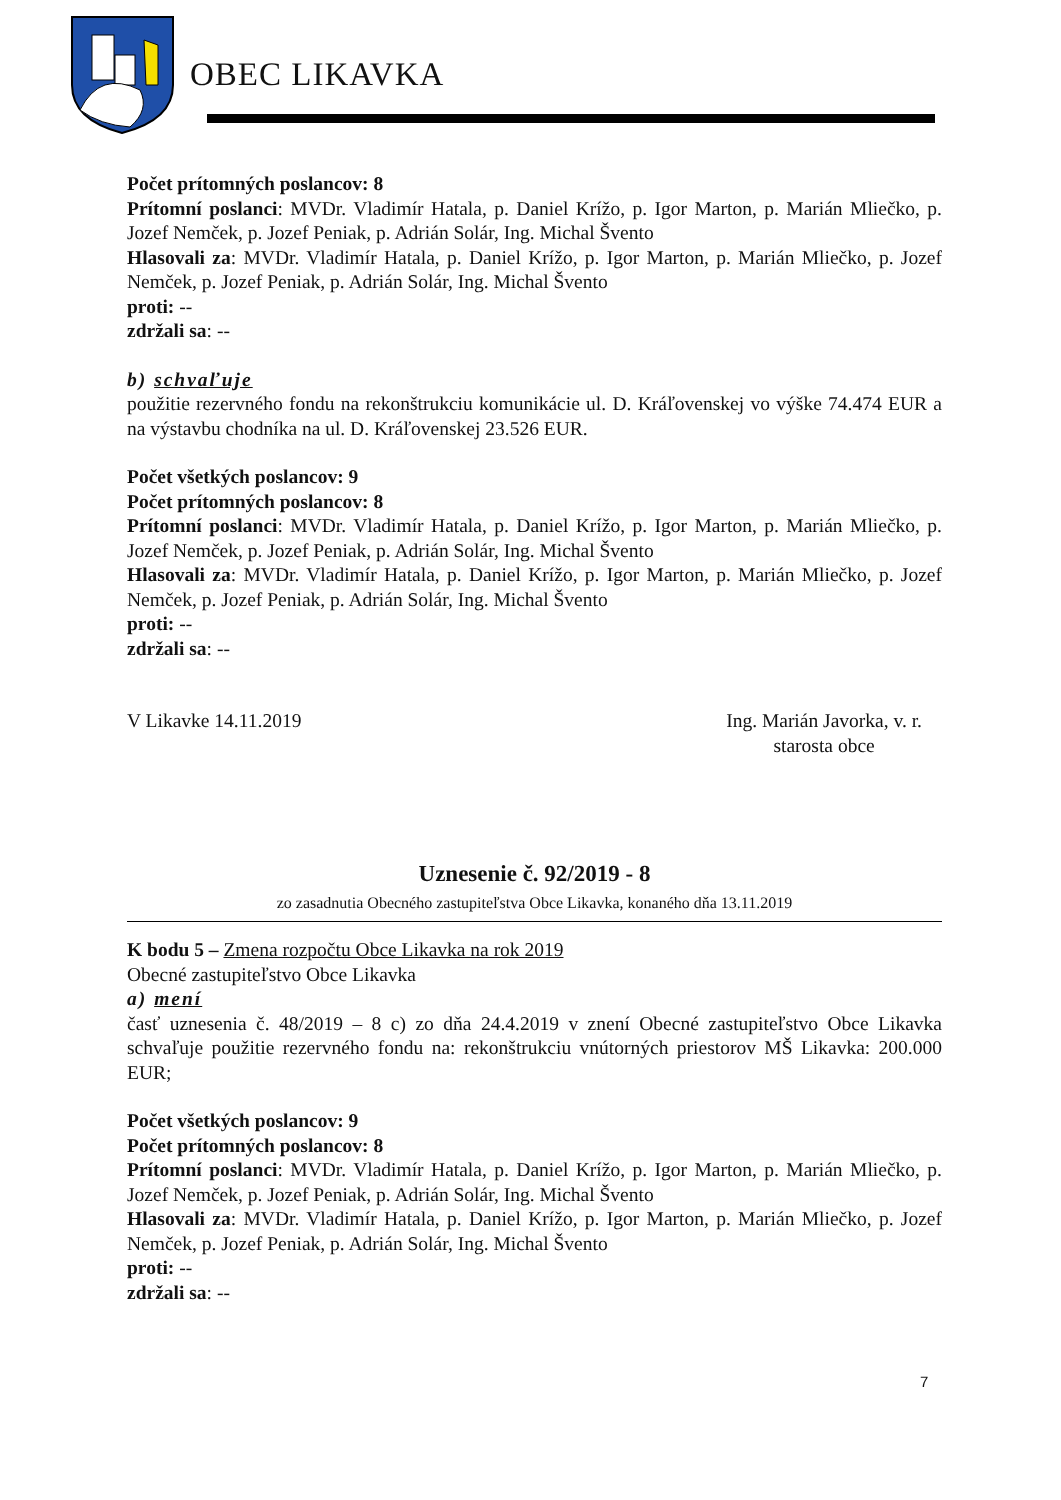OBEC LIKAVKA
Počet prítomných poslancov: 8
Prítomní poslanci: MVDr. Vladimír Hatala, p. Daniel Krížo, p. Igor Marton, p. Marián Mliečko, p. Jozef Nemček, p. Jozef Peniak, p. Adrián Solár, Ing. Michal Švento
Hlasovali za: MVDr. Vladimír Hatala, p. Daniel Krížo, p. Igor Marton, p. Marián Mliečko, p. Jozef Nemček, p. Jozef Peniak, p. Adrián Solár, Ing. Michal Švento
proti: --
zdržali sa: --
b) schvaľuje
použitie rezervného fondu na rekonštrukciu komunikácie ul. D. Kráľovenskej vo výške 74.474 EUR a na výstavbu chodníka na ul. D. Kráľovenskej 23.526 EUR.
Počet všetkých poslancov: 9
Počet prítomných poslancov: 8
Prítomní poslanci: MVDr. Vladimír Hatala, p. Daniel Krížo, p. Igor Marton, p. Marián Mliečko, p. Jozef Nemček, p. Jozef Peniak, p. Adrián Solár, Ing. Michal Švento
Hlasovali za: MVDr. Vladimír Hatala, p. Daniel Krížo, p. Igor Marton, p. Marián Mliečko, p. Jozef Nemček, p. Jozef Peniak, p. Adrián Solár, Ing. Michal Švento
proti: --
zdržali sa: --
V Likavke 14.11.2019 Ing. Marián Javorka, v. r.
starosta obce
Uznesenie č. 92/2019 - 8
zo zasadnutia Obecného zastupiteľstva Obce Likavka, konaného dňa 13.11.2019
K bodu 5 – Zmena rozpočtu Obce Likavka na rok 2019
Obecné zastupiteľstvo Obce Likavka
a) mení
časť uznesenia č. 48/2019 – 8 c) zo dňa 24.4.2019 v znení Obecné zastupiteľstvo Obce Likavka schvaľuje použitie rezervného fondu na: rekonštrukciu vnútorných priestorov MŠ Likavka: 200.000 EUR;
Počet všetkých poslancov: 9
Počet prítomných poslancov: 8
Prítomní poslanci: MVDr. Vladimír Hatala, p. Daniel Krížo, p. Igor Marton, p. Marián Mliečko, p. Jozef Nemček, p. Jozef Peniak, p. Adrián Solár, Ing. Michal Švento
Hlasovali za: MVDr. Vladimír Hatala, p. Daniel Krížo, p. Igor Marton, p. Marián Mliečko, p. Jozef Nemček, p. Jozef Peniak, p. Adrián Solár, Ing. Michal Švento
proti: --
zdržali sa: --
7